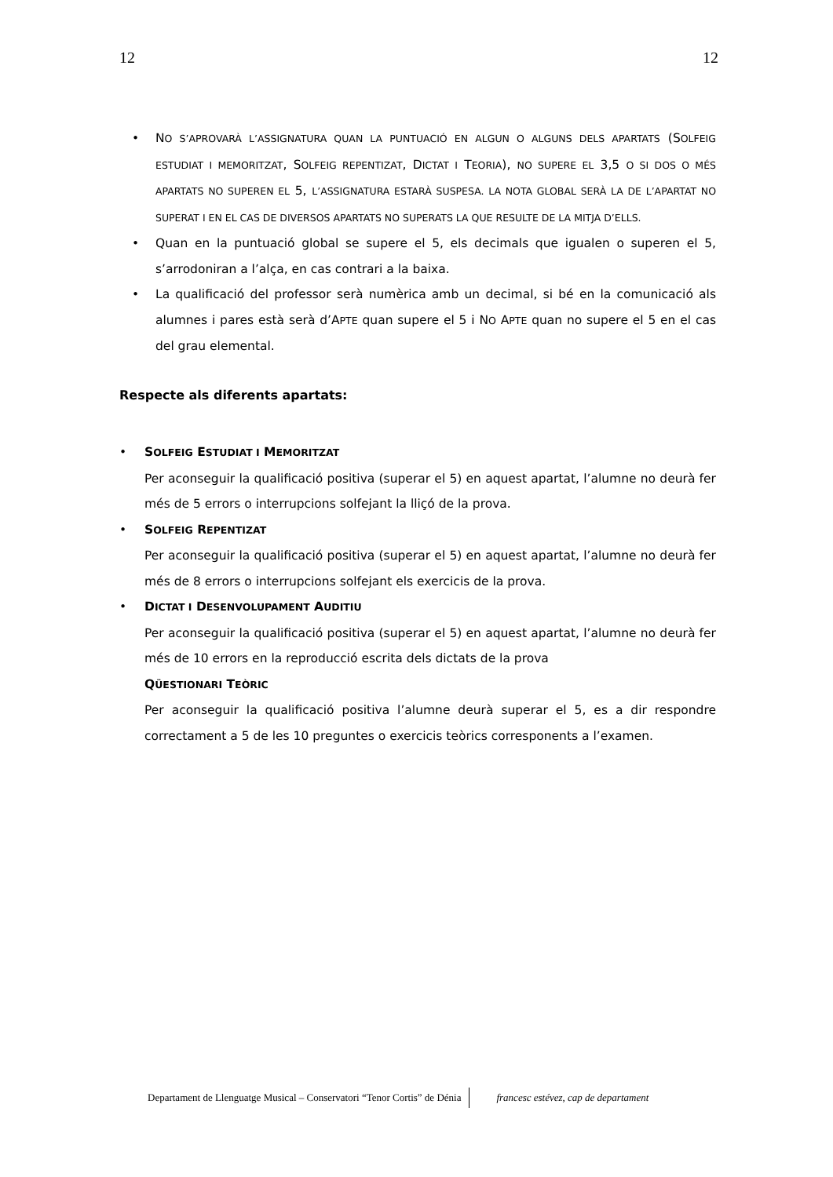12 12
• NO S’APROVARÀ L’ASSIGNATURA QUAN LA PUNTUACIÓ EN ALGUN O ALGUNS DELS APARTATS (SOLFEIG ESTUDIAT I MEMORITZAT, SOLFEIG REPENTIZAT, DICTAT I TEORIA), NO SUPERE EL 3,5 O SI DOS O MÉS APARTATS NO SUPEREN EL 5, L’ASSIGNATURA ESTARÀ SUSPESA. LA NOTA GLOBAL SERÀ LA DE L’APARTAT NO SUPERAT I EN EL CAS DE DIVERSOS APARTATS NO SUPERATS LA QUE RESULTE DE LA MITJA D’ELLS.
• Quan en la puntuació global se supere el 5, els decimals que igualen o superen el 5, s’arrodoniran a l’alça, en cas contrari a la baixa.
• La qualificació del professor serà numèrica amb un decimal, si bé en la comunicació als alumnes i pares està serà d’APTE quan supere el 5 i NO APTE quan no supere el 5 en el cas del grau elemental.
Respecte als diferents apartats:
• SOLFEIG ESTUDIAT I MEMORITZAT
Per aconseguir la qualificació positiva (superar el 5) en aquest apartat, l’alumne no deurà fer més de 5 errors o interrupcions solfejant la lliçó de la prova.
• SOLFEIG REPENTIZAT
Per aconseguir la qualificació positiva (superar el 5) en aquest apartat, l’alumne no deurà fer més de 8 errors o interrupcions solfejant els exercicis de la prova.
• DICTAT I DESENVOLUPAMENT AUDITIU
Per aconseguir la qualificació positiva (superar el 5) en aquest apartat, l’alumne no deurà fer més de 10 errors en la reproducció escrita dels dictats de la prova
QÜESTIONARI TEÒRIC
Per aconseguir la qualificació positiva l’alumne deurà superar el 5, es a dir respondre correctament a 5 de les 10 preguntes o exercicis teòrics corresponents a l’examen.
Departament de Llenguatge Musical – Conservatori “Tenor Cortis” de Dénia francesc estévez, cap de departament